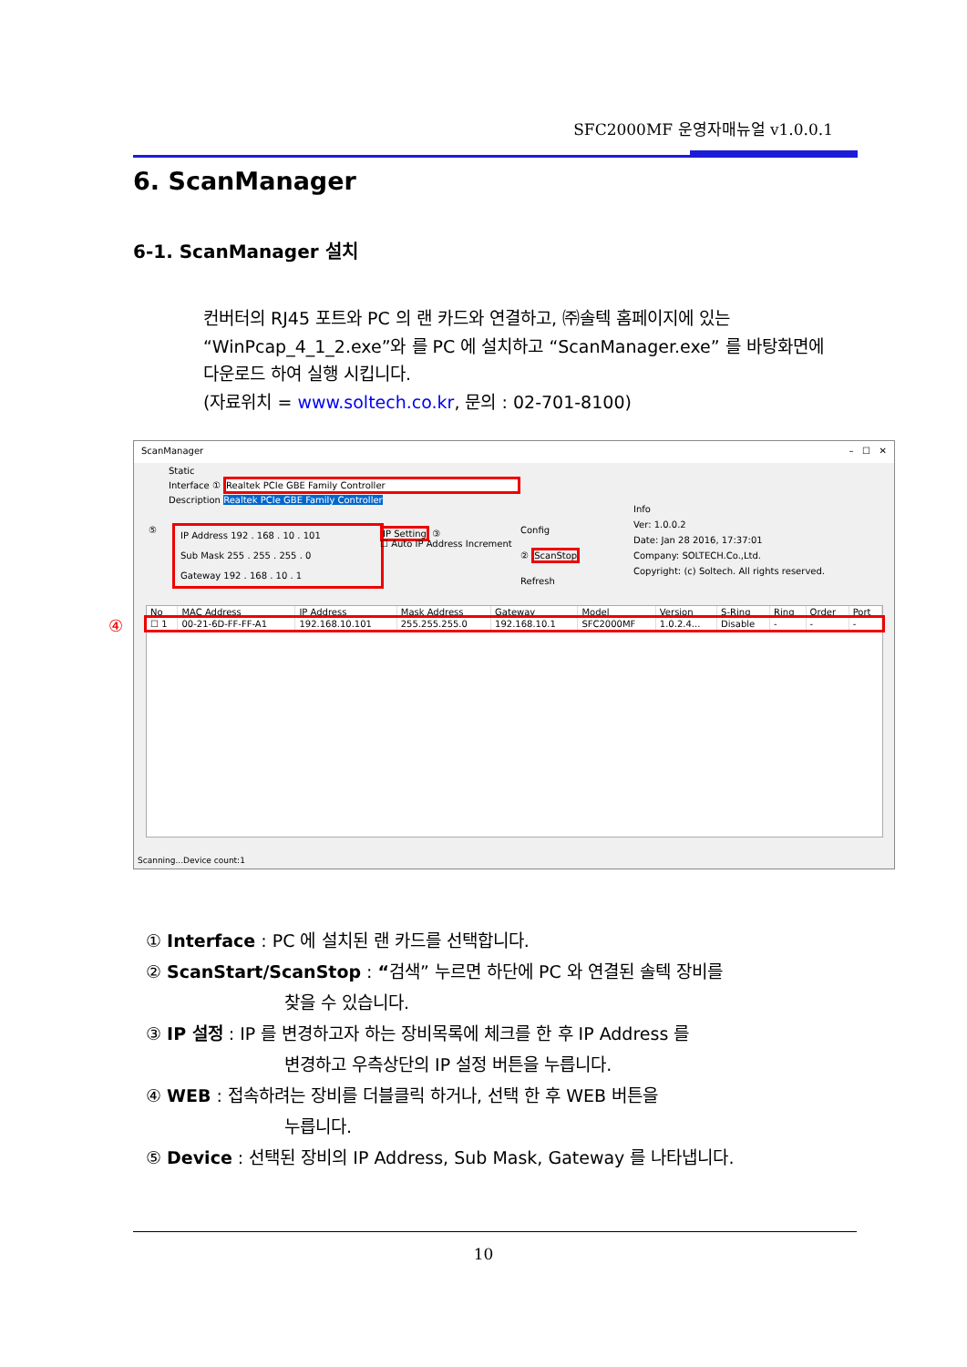SFC2000MF 운영자매뉴얼 v1.0.0.1
6. ScanManager
6-1. ScanManager 설치
컨버터의 RJ45 포트와 PC 의 랜 카드와 연결하고, ㈜솔텍 홈페이지에 있는 “WinPcap_4_1_2.exe”와 를 PC 에 설치하고 “ScanManager.exe” 를 바탕화면에 다운로드 하여 실행 시킵니다.
(자료위치 = www.soltech.co.kr, 문의 : 02-701-8100)
ScanManager – ☐ ✕
Static
Interface ① Realtek PCIe GBE Family Controller
Description Realtek PCIe GBE Family Controller
⑤
IP Address 192 . 168 . 10 . 101
Sub Mask 255 . 255 . 255 . 0
Gateway 192 . 168 . 10 . 1
IP Setting ③
☐ Auto IP Address Increment
Config
② ScanStop
Refresh
Info
Ver: 1.0.0.2
Date: Jan 28 2016, 17:37:01
Company: SOLTECH.Co.,Ltd.
Copyright: (c) Soltech. All rights reserved.
④
| No | MAC Address | IP Address | Mask Address | Gateway | Model | Version | S-Ring | Ring | Order | Port |
| --- | --- | --- | --- | --- | --- | --- | --- | --- | --- | --- |
| ☐ 1 | 00-21-6D-FF-FF-A1 | 192.168.10.101 | 255.255.255.0 | 192.168.10.1 | SFC2000MF | 1.0.2.4... | Disable | - | - | - |
Scanning...Device count:1
① Interface : PC 에 설치된 랜 카드를 선택합니다.
② ScanStart/ScanStop : “검색” 누르면 하단에 PC 와 연결된 솔텍 장비를
찾을 수 있습니다.
③ IP 설정 : IP 를 변경하고자 하는 장비목록에 체크를 한 후 IP Address 를
변경하고 우측상단의 IP 설정 버튼을 누릅니다.
④ WEB : 접속하려는 장비를 더블클릭 하거나, 선택 한 후 WEB 버튼을
누릅니다.
⑤ Device : 선택된 장비의 IP Address, Sub Mask, Gateway 를 나타냅니다.
10